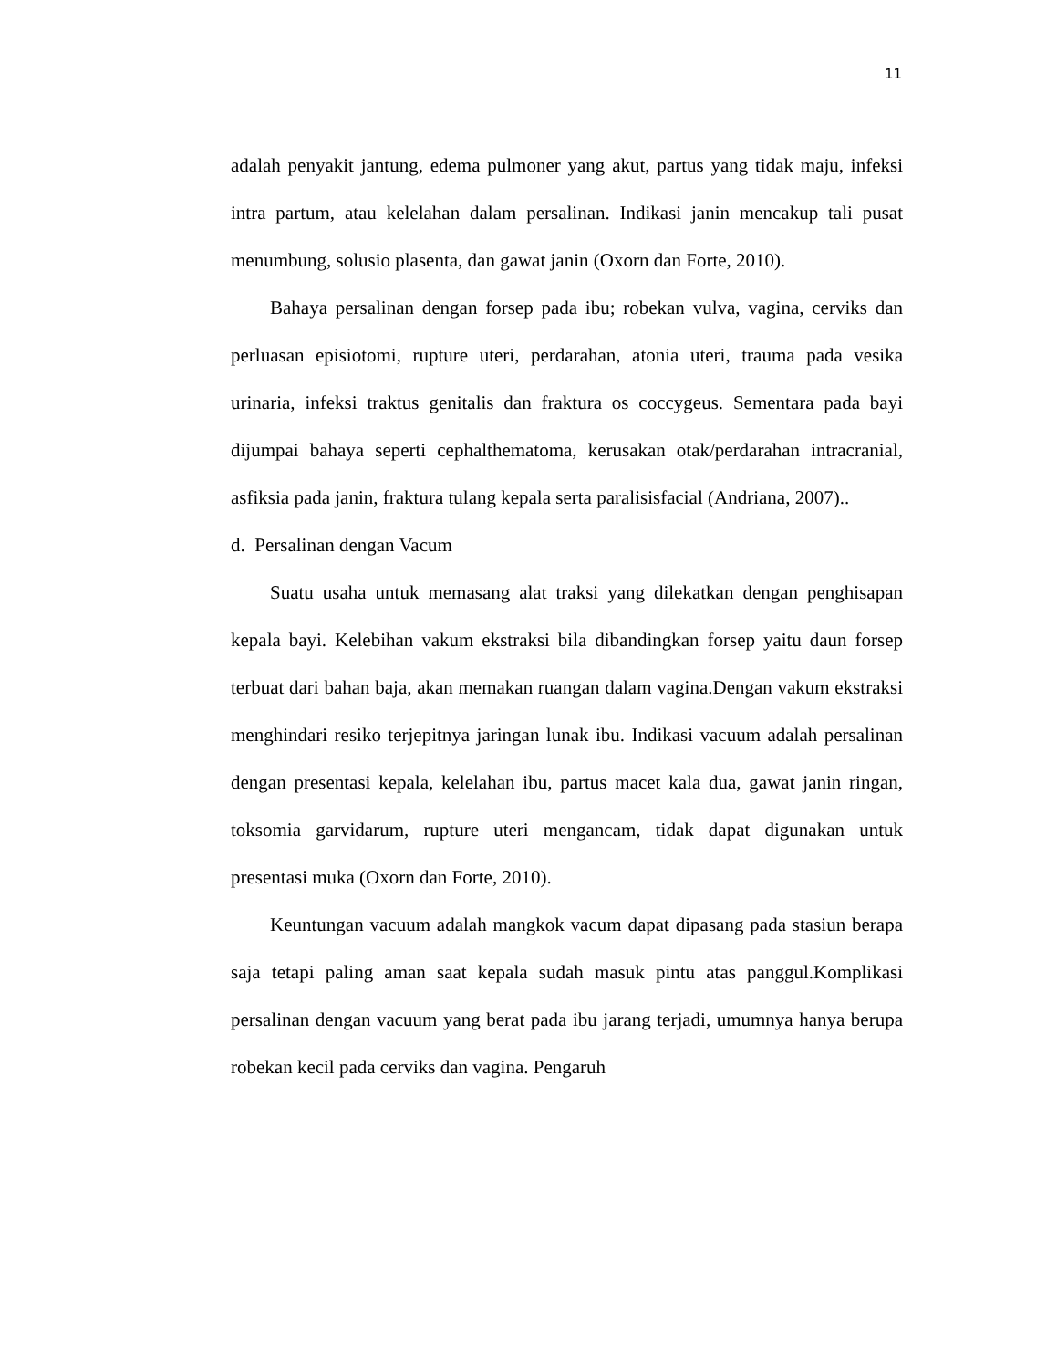11
adalah penyakit jantung, edema pulmoner yang akut, partus yang tidak maju, infeksi intra partum, atau kelelahan dalam persalinan. Indikasi janin mencakup tali pusat menumbung, solusio plasenta, dan gawat janin (Oxorn dan Forte, 2010).
Bahaya persalinan dengan forsep pada ibu; robekan vulva, vagina, cerviks dan perluasan episiotomi, rupture uteri, perdarahan, atonia uteri, trauma pada vesika urinaria, infeksi traktus genitalis dan fraktura os coccygeus. Sementara pada bayi dijumpai bahaya seperti cephalthematoma, kerusakan otak/perdarahan intracranial, asfiksia pada janin, fraktura tulang kepala serta paralisisfacial (Andriana, 2007)..
d. Persalinan dengan Vacum
Suatu usaha untuk memasang alat traksi yang dilekatkan dengan penghisapan kepala bayi. Kelebihan vakum ekstraksi bila dibandingkan forsep yaitu daun forsep terbuat dari bahan baja, akan memakan ruangan dalam vagina.Dengan vakum ekstraksi menghindari resiko terjepitnya jaringan lunak ibu. Indikasi vacuum adalah persalinan dengan presentasi kepala, kelelahan ibu, partus macet kala dua, gawat janin ringan, toksomia garvidarum, rupture uteri mengancam, tidak dapat digunakan untuk presentasi muka (Oxorn dan Forte, 2010).
Keuntungan vacuum adalah mangkok vacum dapat dipasang pada stasiun berapa saja tetapi paling aman saat kepala sudah masuk pintu atas panggul.Komplikasi persalinan dengan vacuum yang berat pada ibu jarang terjadi, umumnya hanya berupa robekan kecil pada cerviks dan vagina. Pengaruh